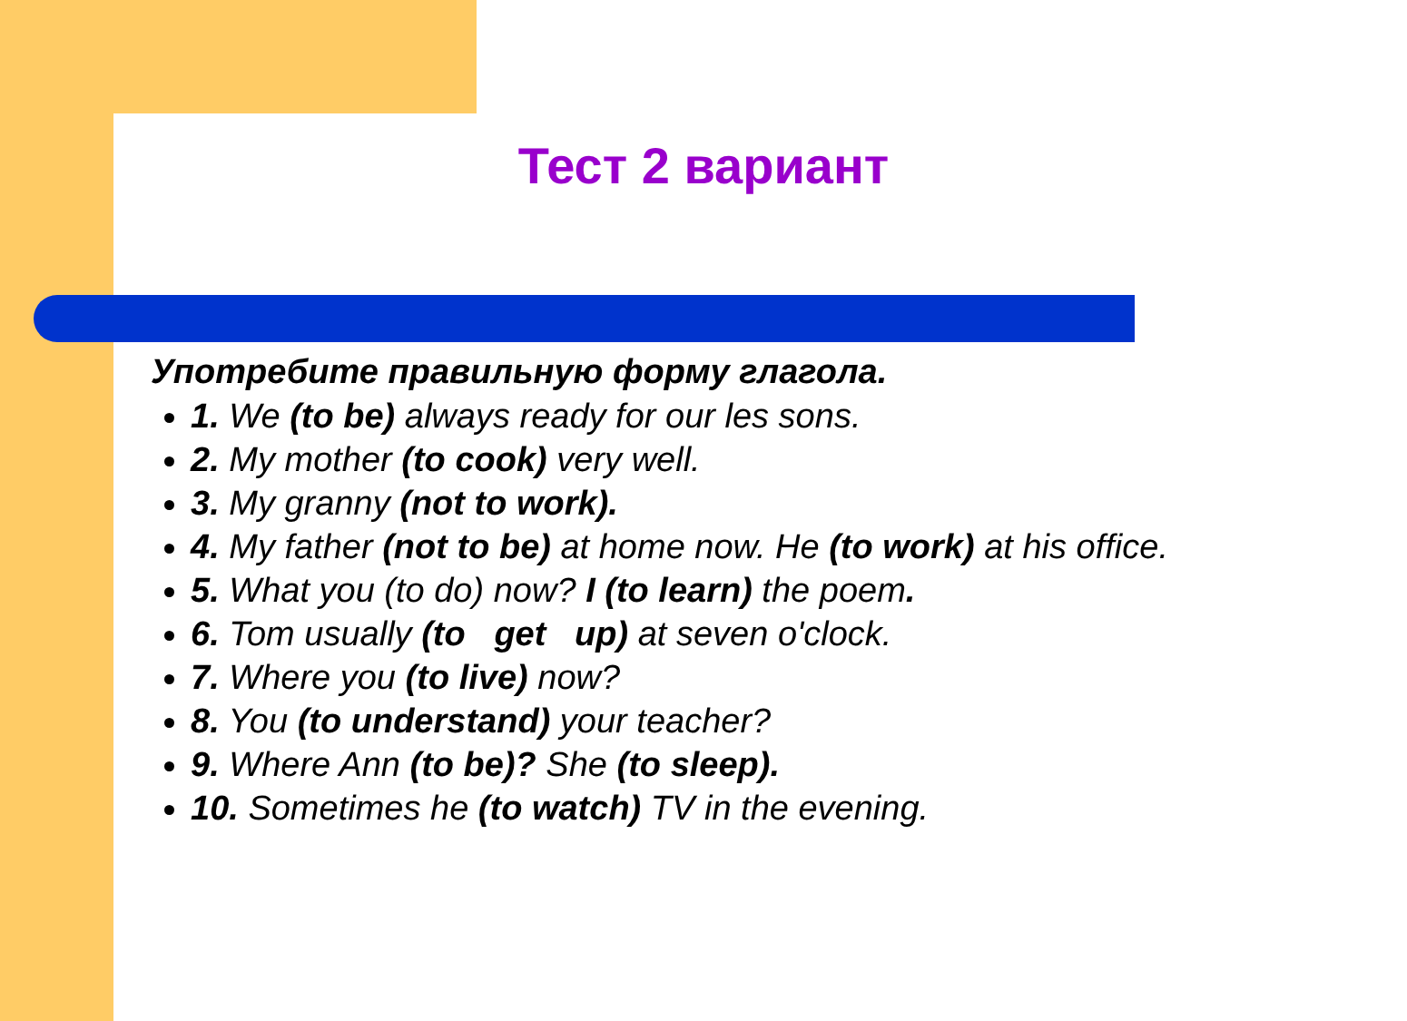Тест 2 вариант
Употребите правильную форму глагола.
1. We (to be) always ready for our les sons.
2. My mother (to cook) very well.
3. My granny (not to work).
4. My father (not to be) at home now. He (to work) at his office.
5. What you (to do) now? I (to learn) the poem.
6. Tom usually (to get up) at seven o'clock.
7. Where you (to live) now?
8. You (to understand) your teacher?
9. Where Ann (to be)? She (to sleep).
10. Sometimes he (to watch) TV in the evening.